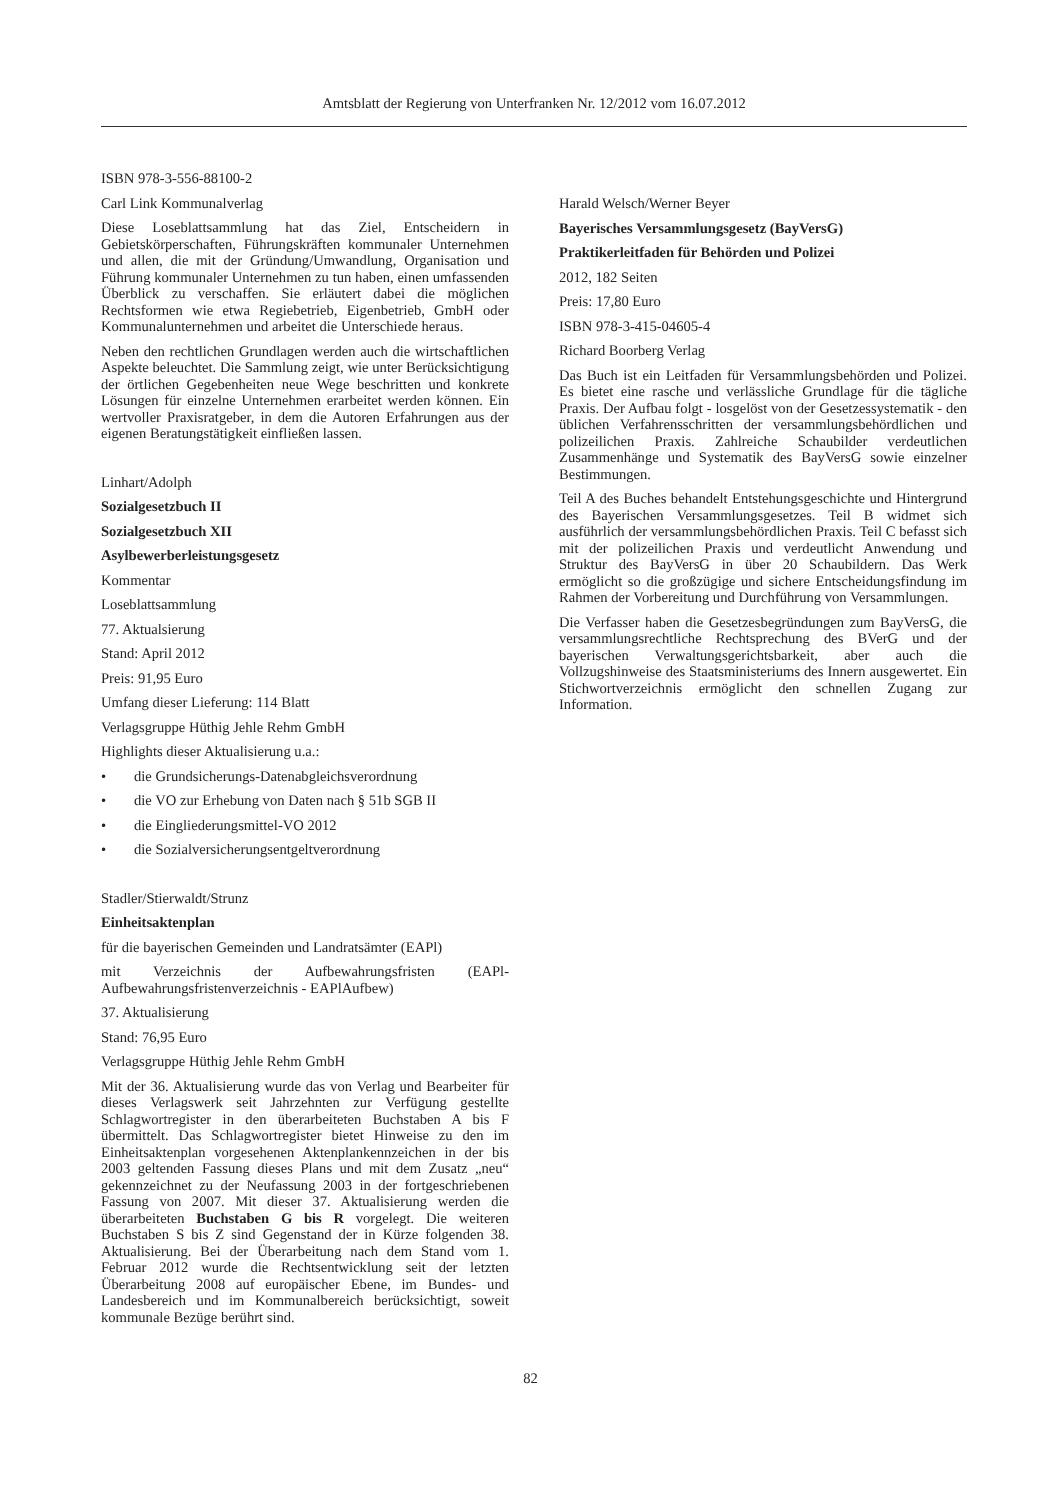Amtsblatt der Regierung von Unterfranken Nr. 12/2012 vom 16.07.2012
ISBN 978-3-556-88100-2
Carl Link Kommunalverlag
Diese Loseblattsammlung hat das Ziel, Entscheidern in Gebietskörperschaften, Führungskräften kommunaler Unternehmen und allen, die mit der Gründung/Umwandlung, Organisation und Führung kommunaler Unternehmen zu tun haben, einen umfassenden Überblick zu verschaffen. Sie erläutert dabei die möglichen Rechtsformen wie etwa Regiebetrieb, Eigenbetrieb, GmbH oder Kommunalunternehmen und arbeitet die Unterschiede heraus.
Neben den rechtlichen Grundlagen werden auch die wirtschaftlichen Aspekte beleuchtet. Die Sammlung zeigt, wie unter Berücksichtigung der örtlichen Gegebenheiten neue Wege beschritten und konkrete Lösungen für einzelne Unternehmen erarbeitet werden können. Ein wertvoller Praxisratgeber, in dem die Autoren Erfahrungen aus der eigenen Beratungstätigkeit einfließen lassen.
Linhart/Adolph
Sozialgesetzbuch II
Sozialgesetzbuch XII
Asylbewerberleistungsgesetz
Kommentar
Loseblattsammlung
77. Aktualsierung
Stand: April 2012
Preis: 91,95 Euro
Umfang dieser Lieferung: 114 Blatt
Verlagsgruppe Hüthig Jehle Rehm GmbH
Highlights dieser Aktualisierung u.a.:
• die Grundsicherungs-Datenabgleichsverordnung
• die VO zur Erhebung von Daten nach § 51b SGB II
• die Eingliederungsmittel-VO 2012
• die Sozialversicherungsentgeltverordnung
Stadler/Stierwaldt/Strunz
Einheitsaktenplan
für die bayerischen Gemeinden und Landratsämter (EAPl)
mit Verzeichnis der Aufbewahrungsfristen (EAPl-Aufbewahrungsfristenverzeichnis - EAPlAufbew)
37. Aktualisierung
Stand: 76,95 Euro
Verlagsgruppe Hüthig Jehle Rehm GmbH
Mit der 36. Aktualisierung wurde das von Verlag und Bearbeiter für dieses Verlagswerk seit Jahrzehnten zur Verfügung gestellte Schlagwortregister in den überarbeiteten Buchstaben A bis F übermittelt. Das Schlagwortregister bietet Hinweise zu den im Einheitsaktenplan vorgesehenen Aktenplankennzeichen in der bis 2003 geltenden Fassung dieses Plans und mit dem Zusatz „neu“ gekennzeichnet zu der Neufassung 2003 in der fortgeschriebenen Fassung von 2007. Mit dieser 37. Aktualisierung werden die überarbeiteten Buchstaben G bis R vorgelegt. Die weiteren Buchstaben S bis Z sind Gegenstand der in Kürze folgenden 38. Aktualisierung. Bei der Überarbeitung nach dem Stand vom 1. Februar 2012 wurde die Rechtsentwicklung seit der letzten Überarbeitung 2008 auf europäischer Ebene, im Bundes- und Landesbereich und im Kommunalbereich berücksichtigt, soweit kommunale Bezüge berührt sind.
Harald Welsch/Werner Beyer
Bayerisches Versammlungsgesetz (BayVersG)
Praktikerleitfaden für Behörden und Polizei
2012, 182 Seiten
Preis: 17,80 Euro
ISBN 978-3-415-04605-4
Richard Boorberg Verlag
Das Buch ist ein Leitfaden für Versammlungsbehörden und Polizei. Es bietet eine rasche und verlässliche Grundlage für die tägliche Praxis. Der Aufbau folgt - losgelöst von der Gesetzessystematik - den üblichen Verfahrensschritten der versammlungsbehördlichen und polizeilichen Praxis. Zahlreiche Schaubilder verdeutlichen Zusammenhänge und Systematik des BayVersG sowie einzelner Bestimmungen.
Teil A des Buches behandelt Entstehungsgeschichte und Hintergrund des Bayerischen Versammlungsgesetzes. Teil B widmet sich ausführlich der versammlungsbehördlichen Praxis. Teil C befasst sich mit der polizeilichen Praxis und verdeutlicht Anwendung und Struktur des BayVersG in über 20 Schaubildern. Das Werk ermöglicht so die großzügige und sichere Entscheidungsfindung im Rahmen der Vorbereitung und Durchführung von Versammlungen.
Die Verfasser haben die Gesetzesbegründungen zum BayVersG, die versammlungsrechtliche Rechtsprechung des BVerG und der bayerischen Verwaltungsgerichtsbarkeit, aber auch die Vollzugshinweise des Staatsministeriums des Innern ausgewertet. Ein Stichwortverzeichnis ermöglicht den schnellen Zugang zur Information.
82